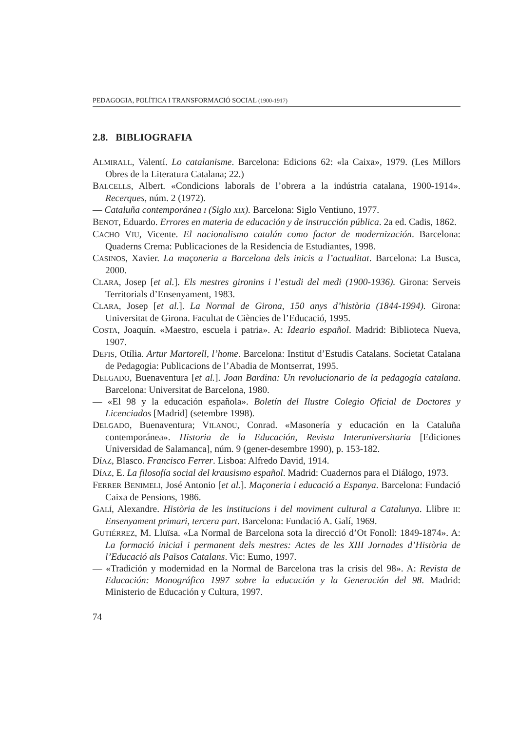PEDAGOGIA, POLÍTICA I TRANSFORMACIÓ SOCIAL (1900-1917)
2.8. BIBLIOGRAFIA
ALMIRALL, Valentí. Lo catalanisme. Barcelona: Edicions 62: «la Caixa», 1979. (Les Millors Obres de la Literatura Catalana; 22.)
BALCELLS, Albert. «Condicions laborals de l’obrera a la indústria catalana, 1900-1914». Recerques, núm. 2 (1972).
— Cataluña contemporánea I (Siglo XIX). Barcelona: Siglo Ventiuno, 1977.
BENOT, Eduardo. Errores en materia de educación y de instrucción pública. 2a ed. Cadis, 1862.
CACHO VIU, Vicente. El nacionalismo catalán como factor de modernización. Barcelona: Quaderns Crema: Publicaciones de la Residencia de Estudiantes, 1998.
CASINOS, Xavier. La maçoneria a Barcelona dels inicis a l’actualitat. Barcelona: La Busca, 2000.
CLARA, Josep [et al.]. Els mestres gironins i l’estudi del medi (1900-1936). Girona: Serveis Territorials d’Ensenyament, 1983.
CLARA, Josep [et al.]. La Normal de Girona, 150 anys d’història (1844-1994). Girona: Universitat de Girona. Facultat de Ciències de l’Educació, 1995.
COSTA, Joaquín. «Maestro, escuela i patria». A: Ideario español. Madrid: Biblioteca Nueva, 1907.
DEFIS, Otília. Artur Martorell, l’home. Barcelona: Institut d’Estudis Catalans. Societat Catalana de Pedagogia: Publicacions de l’Abadia de Montserrat, 1995.
DELGADO, Buenaventura [et al.]. Joan Bardina: Un revolucionario de la pedagogía catalana. Barcelona: Universitat de Barcelona, 1980.
— «El 98 y la educación española». Boletín del Ilustre Colegio Oficial de Doctores y Licenciados [Madrid] (setembre 1998).
DELGADO, Buenaventura; VILANOU, Conrad. «Masonería y educación en la Cataluña contemporánea». Historia de la Educación, Revista Interuniversitaria [Ediciones Universidad de Salamanca], núm. 9 (gener-desembre 1990), p. 153-182.
DÍAZ, Blasco. Francisco Ferrer. Lisboa: Alfredo David, 1914.
DÍAZ, E. La filosofía social del krausismo español. Madrid: Cuadernos para el Diálogo, 1973.
FERRER BENIMELI, José Antonio [et al.]. Maçoneria i educació a Espanya. Barcelona: Fundació Caixa de Pensions, 1986.
GALÍ, Alexandre. Història de les institucions i del moviment cultural a Catalunya. Llibre II: Ensenyament primari, tercera part. Barcelona: Fundació A. Galí, 1969.
GUTIÉRREZ, M. Lluïsa. «La Normal de Barcelona sota la direcció d’Ot Fonoll: 1849-1874». A: La formació inicial i permanent dels mestres: Actes de les XIII Jornades d’Història de l’Educació als Països Catalans. Vic: Eumo, 1997.
— «Tradición y modernidad en la Normal de Barcelona tras la crisis del 98». A: Revista de Educación: Monográfico 1997 sobre la educación y la Generación del 98. Madrid: Ministerio de Educación y Cultura, 1997.
74